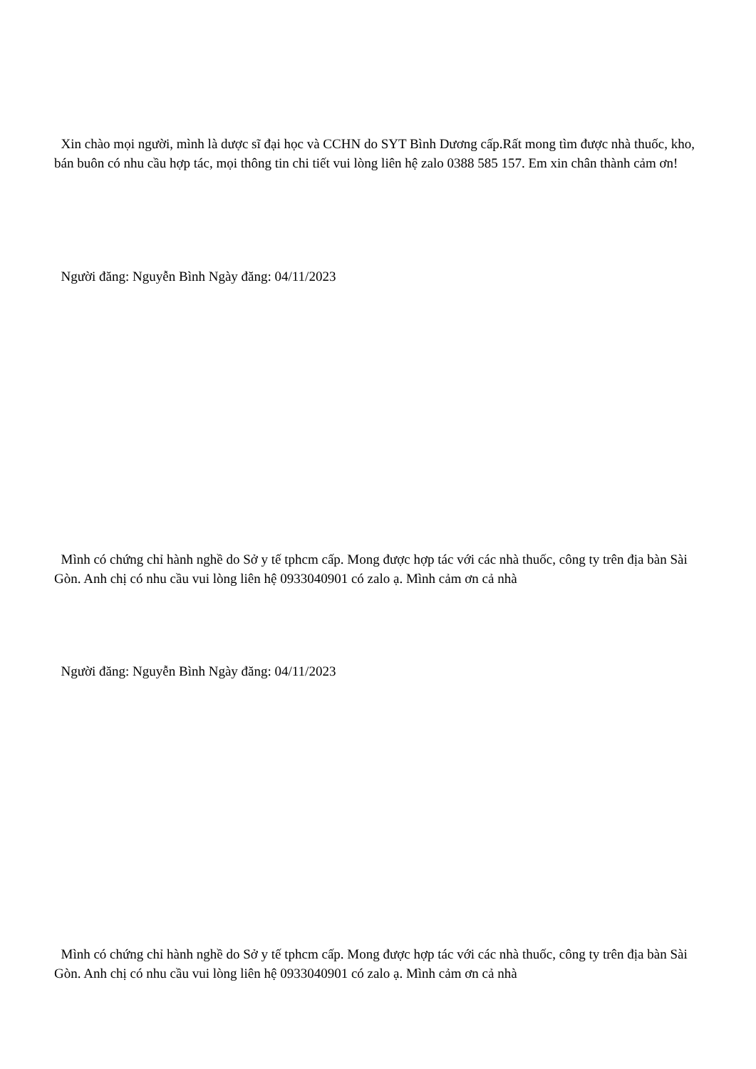Xin chào mọi người, mình là dược sĩ đại học và CCHN do SYT Bình Dương cấp.Rất mong tìm được nhà thuốc, kho, bán buôn có nhu cầu hợp tác, mọi thông tin chi tiết vui lòng liên hệ zalo 0388 585 157. Em xin chân thành cảm ơn!
Người đăng: Nguyễn Bình Ngày đăng: 04/11/2023
Mình có chứng chỉ hành nghề do Sở y tế tphcm cấp. Mong được hợp tác với các nhà thuốc, công ty trên địa bàn Sài Gòn. Anh chị có nhu cầu vui lòng liên hệ 0933040901 có zalo ạ. Mình cảm ơn cả nhà
Người đăng: Nguyễn Bình Ngày đăng: 04/11/2023
Mình có chứng chỉ hành nghề do Sở y tế tphcm cấp. Mong được hợp tác với các nhà thuốc, công ty trên địa bàn Sài Gòn. Anh chị có nhu cầu vui lòng liên hệ 0933040901 có zalo ạ. Mình cảm ơn cả nhà